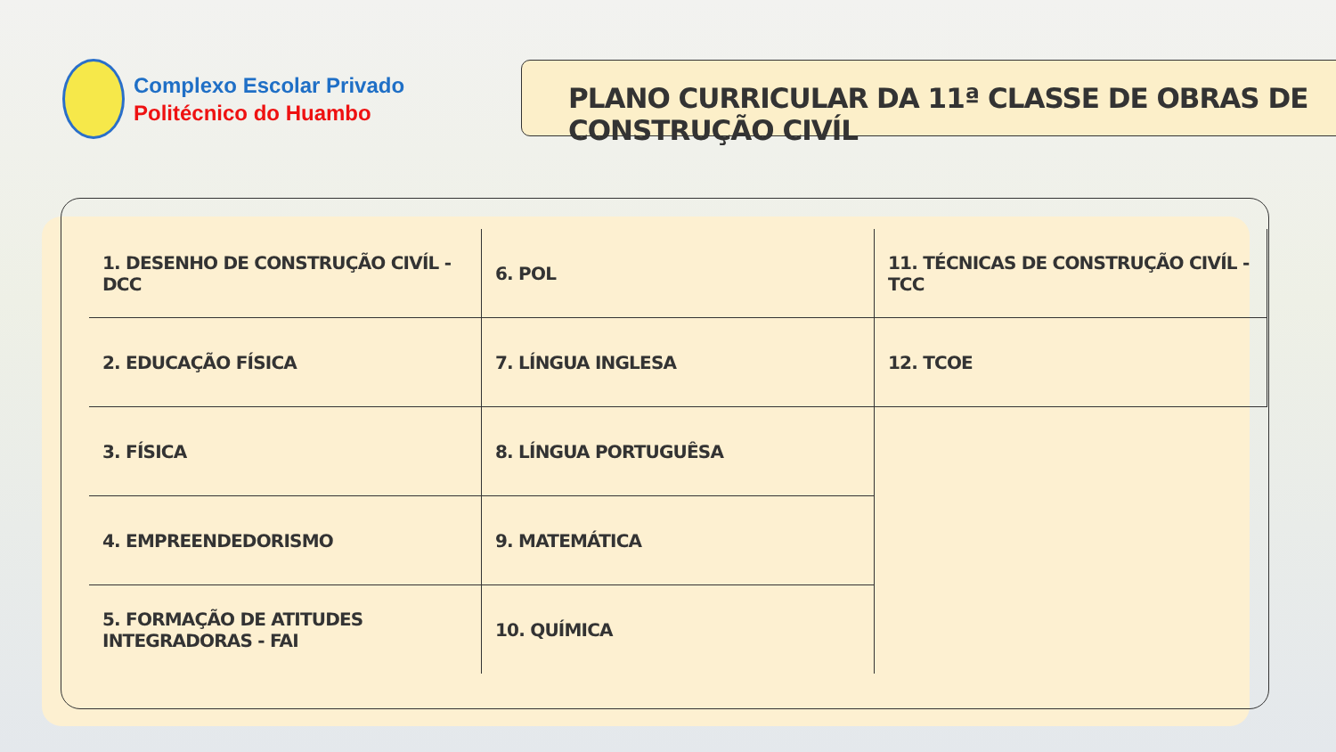Complexo Escolar Privado
Politécnico do Huambo
PLANO CURRICULAR DA 11ª CLASSE DE OBRAS DE CONSTRUÇÃO CIVÍL
| 1. DESENHO DE CONSTRUÇÃO CIVÍL - DCC | 6. POL | 11. TÉCNICAS DE CONSTRUÇÃO CIVÍL -TCC |
| 2. EDUCAÇÃO FÍSICA | 7. LÍNGUA INGLESA | 12. TCOE |
| 3. FÍSICA | 8. LÍNGUA PORTUGUÊSA | |
| 4. EMPREENDEDORISMO | 9. MATEMÁTICA | |
| 5. FORMAÇÃO DE ATITUDES INTEGRADORAS - FAI | 10. QUÍMICA | |